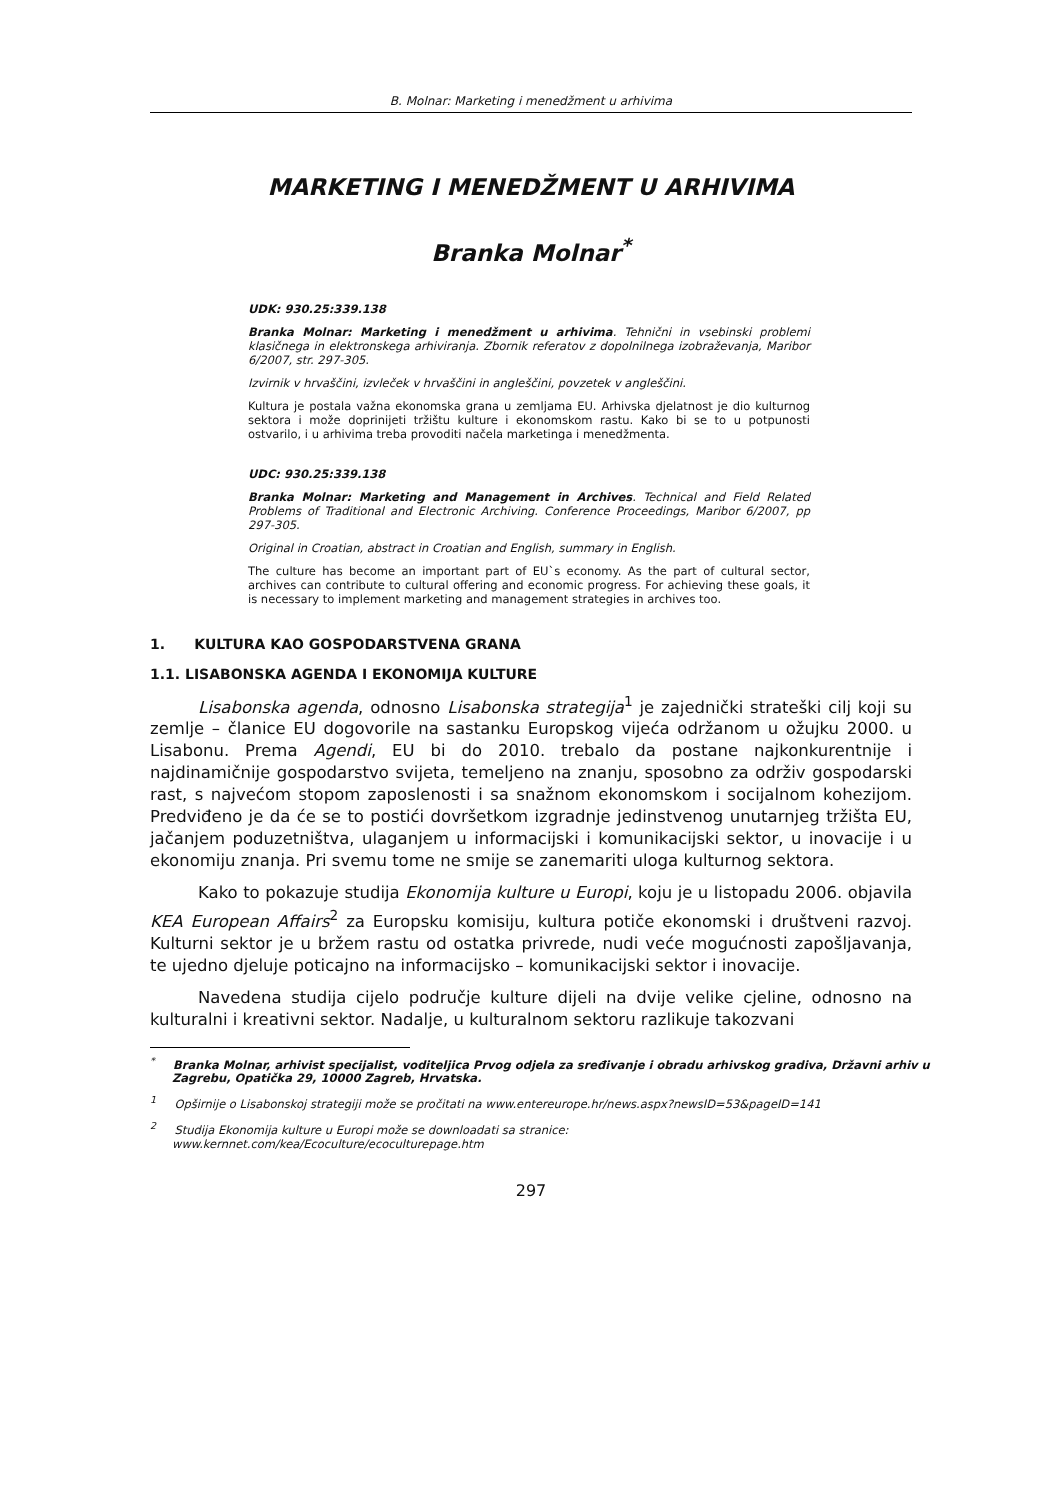B. Molnar: Marketing i menedžment u arhivima
MARKETING I MENEDŽMENT U ARHIVIMA
Branka Molnar<sup>*</sup>
UDK: 930.25:339.138
Branka Molnar: Marketing i menedžment u arhivima. Tehnični in vsebinski problemi klasičnega in elektronskega arhiviranja. Zbornik referatov z dopolnilnega izobraževanja, Maribor 6/2007, str. 297-305.
Izvirnik v hrvaščini, izvleček v hrvaščini in angleščini, povzetek v angleščini.
Kultura je postala važna ekonomska grana u zemljama EU. Arhivska djelatnost je dio kulturnog sektora i može doprinijeti tržištu kulture i ekonomskom rastu. Kako bi se to u potpunosti ostvarilo, i u arhivima treba provoditi načela marketinga i menedžmenta.
UDC: 930.25:339.138
Branka Molnar: Marketing and Management in Archives. Technical and Field Related Problems of Traditional and Electronic Archiving. Conference Proceedings, Maribor 6/2007, pp 297-305.
Original in Croatian, abstract in Croatian and English, summary in English.
The culture has become an important part of EU`s economy. As the part of cultural sector, archives can contribute to cultural offering and economic progress. For achieving these goals, it is necessary to implement marketing and management strategies in archives too.
1. KULTURA KAO GOSPODARSTVENA GRANA
1.1. LISABONSKA AGENDA I EKONOMIJA KULTURE
Lisabonska agenda, odnosno Lisabonska strategija<sup>1</sup> je zajednički strateški cilj koji su zemlje – članice EU dogovorile na sastanku Europskog vijeća održanom u ožujku 2000. u Lisabonu. Prema Agendi, EU bi do 2010. trebalo da postane najkonkurentnije i najdinamičnije gospodarstvo svijeta, temeljeno na znanju, sposobno za održiv gospodarski rast, s najvećom stopom zaposlenosti i sa snažnom ekonomskom i socijalnom kohezijom. Predviđeno je da će se to postići dovršetkom izgradnje jedinstvenog unutarnjeg tržišta EU, jačanjem poduzetništva, ulaganjem u informacijski i komunikacijski sektor, u inovacije i u ekonomiju znanja. Pri svemu tome ne smije se zanemariti uloga kulturnog sektora.
Kako to pokazuje studija Ekonomija kulture u Europi, koju je u listopadu 2006. objavila KEA European Affairs<sup>2</sup> za Europsku komisiju, kultura potiče ekonomski i društveni razvoj. Kulturni sektor je u bržem rastu od ostatka privrede, nudi veće mogućnosti zapošljavanja, te ujedno djeluje poticajno na informacijsko – komunikacijski sektor i inovacije.
Navedena studija cijelo područje kulture dijeli na dvije velike cjeline, odnosno na kulturalni i kreativni sektor. Nadalje, u kulturalnom sektoru razlikuje takozvani
<sup>*</sup> Branka Molnar, arhivist specijalist, voditeljica Prvog odjela za sređivanje i obradu arhivskog gradiva, Državni arhiv u Zagrebu, Opatička 29, 10000 Zagreb, Hrvatska.
<sup>1</sup> Opširnije o Lisabonskoj strategiji može se pročitati na www.entereurope.hr/news.aspx?newsID=53&pageID=141
<sup>2</sup> Studija Ekonomija kulture u Europi može se downloadati sa stranice:
www.kernnet.com/kea/Ecoculture/ecoculturepage.htm
297